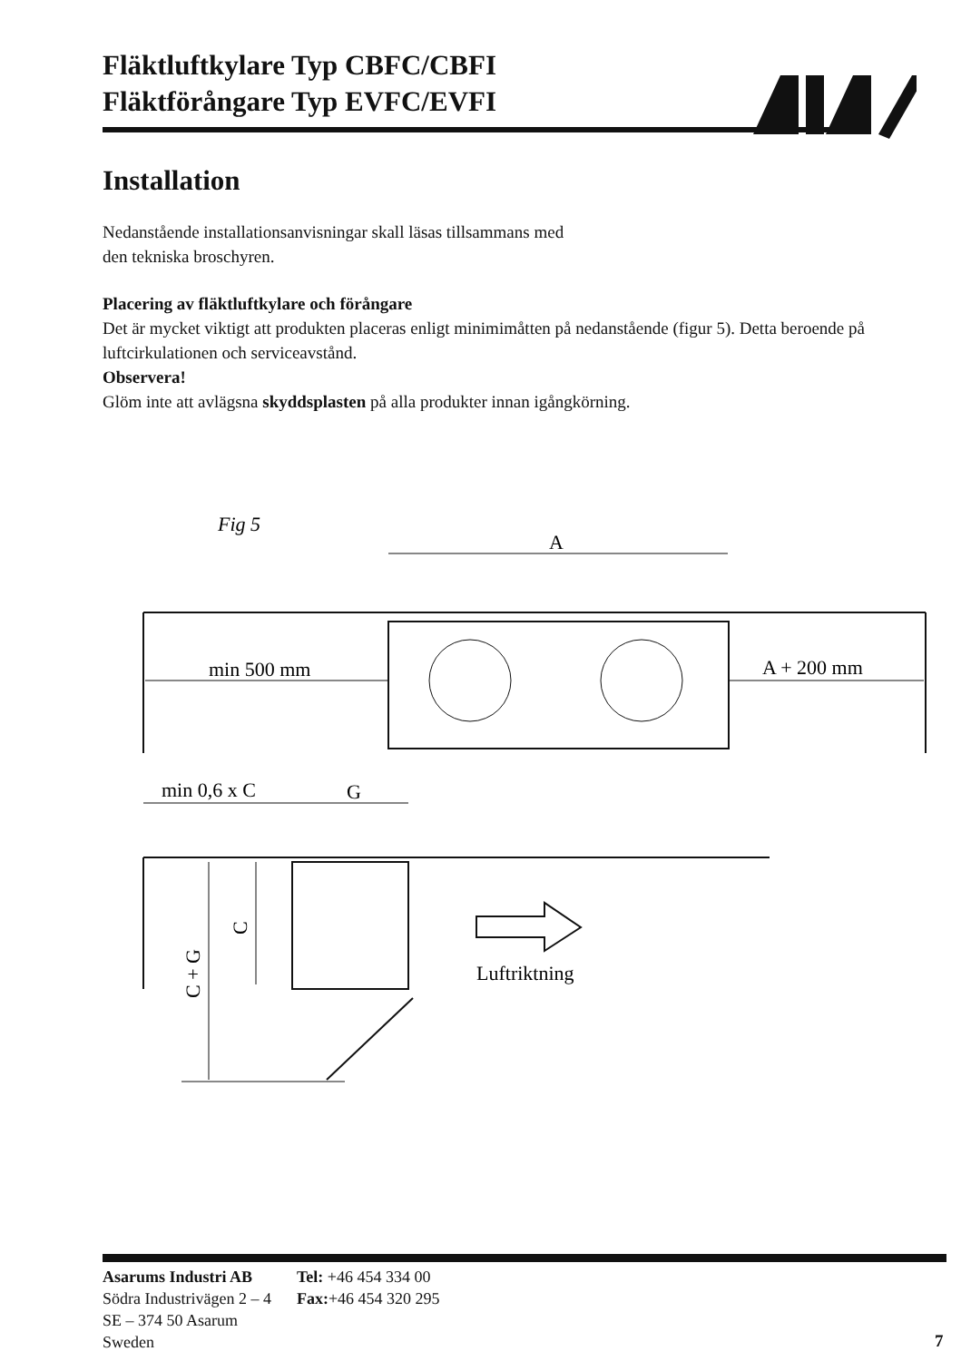Fläktluftkylare Typ CBFC/CBFI
Fläktförångare Typ EVFC/EVFI
Installation
Nedanstående installationsanvisningar skall läsas tillsammans med
den tekniska broschyren.
Placering av fläktluftkylare och förångare
Det är mycket viktigt att produkten placeras enligt minimimåtten på nedanstående (figur 5). Detta beroende på luftcirkulationen och serviceavstånd.
Observera!
Glöm inte att avlägsna skyddsplasten på alla produkter innan igångkörning.
Fig 5
A
min 500 mm
A + 200 mm
min 0,6 x C
G
C + G
C
Luftriktning
Asarums Industri AB
Södra Industrivägen 2 – 4
SE – 374 50 Asarum
Sweden
Tel: +46 454 334 00
Fax:+46 454 320 295
7